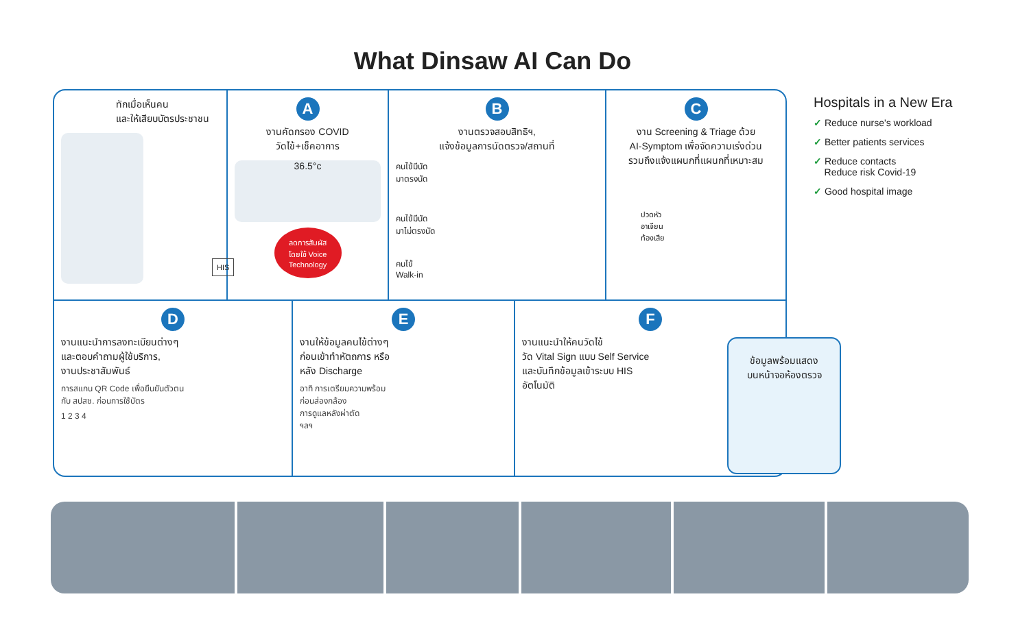What Dinsaw AI Can Do
ทักเมื่อเห็นคน
และให้เสียบบัตรประชาชน
HIS
A
งานคัดกรอง COVID
วัดไข้+เช็คอาการ
36.5°c
ลดการสัมผัส
โดยใช้ Voice
Technology
B
งานตรวจสอบสิทธิฯ,
แจ้งข้อมูลการนัดตรวจ/สถานที่
คนไข้มีนัด
มาตรงนัด
คนไข้มีนัด
มาไม่ตรงนัด
คนไข้
Walk-in
C
งาน Screening & Triage ด้วย
AI-Symptom เพื่อจัดความเร่งด่วน
รวมถึงแจ้งแผนกที่แผนกที่เหมาะสม
ปวดหัว
อาเจียน
ท้องเสีย
D
งานแนะนำการลงทะเบียนต่างๆ
และตอบคำถามผู้ใช้บริการ,
งานประชาสัมพันธ์
การสแกน QR Code เพื่อยืนยันตัวตน
กับ สปสช. ก่อนการใช้บัตร
1 2 3 4
E
งานให้ข้อมูลคนไข้ต่างๆ
ก่อนเข้าทำหัตถการ หรือ
หลัง Discharge
อาทิ การเตรียมความพร้อม
ก่อนส่องกล้อง
การดูแลหลังผ่าตัด
ฯลฯ
F
งานแนะนำให้คนวัดไข้
วัด Vital Sign แบบ Self Service
และบันทึกข้อมูลเข้าระบบ HIS
อัตโนมัติ
ข้อมูลพร้อมแสดง
บนหน้าจอห้องตรวจ
Hospitals in a New Era
✓ Reduce nurse's workload
✓ Better patients services
✓ Reduce contacts
Reduce risk Covid-19
✓ Good hospital image